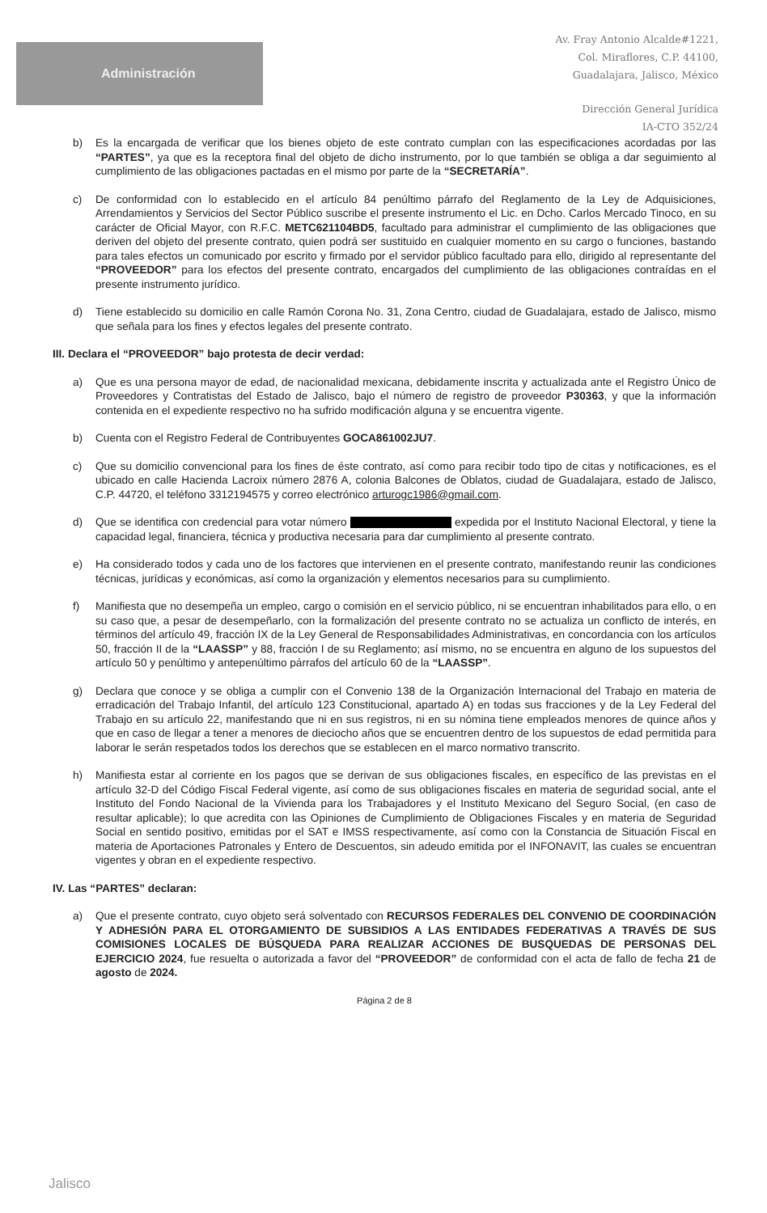Administración
Av. Fray Antonio Alcalde#1221,
Col. Miraflores, C.P. 44100,
Guadalajara, Jalisco, México
Dirección General Jurídica
IA-CTO 352/24
b) Es la encargada de verificar que los bienes objeto de este contrato cumplan con las especificaciones acordadas por las “PARTES”, ya que es la receptora final del objeto de dicho instrumento, por lo que también se obliga a dar seguimiento al cumplimiento de las obligaciones pactadas en el mismo por parte de la “SECRETARÍA”.
c) De conformidad con lo establecido en el artículo 84 penúltimo párrafo del Reglamento de la Ley de Adquisiciones, Arrendamientos y Servicios del Sector Público suscribe el presente instrumento el Lic. en Dcho. Carlos Mercado Tinoco, en su carácter de Oficial Mayor, con R.F.C. METC621104BD5, facultado para administrar el cumplimiento de las obligaciones que deriven del objeto del presente contrato, quien podrá ser sustituido en cualquier momento en su cargo o funciones, bastando para tales efectos un comunicado por escrito y firmado por el servidor público facultado para ello, dirigido al representante del “PROVEEDOR” para los efectos del presente contrato, encargados del cumplimiento de las obligaciones contraídas en el presente instrumento jurídico.
d) Tiene establecido su domicilio en calle Ramón Corona No. 31, Zona Centro, ciudad de Guadalajara, estado de Jalisco, mismo que señala para los fines y efectos legales del presente contrato.
III. Declara el “PROVEEDOR” bajo protesta de decir verdad:
a) Que es una persona mayor de edad, de nacionalidad mexicana, debidamente inscrita y actualizada ante el Registro Único de Proveedores y Contratistas del Estado de Jalisco, bajo el número de registro de proveedor P30363, y que la información contenida en el expediente respectivo no ha sufrido modificación alguna y se encuentra vigente.
b) Cuenta con el Registro Federal de Contribuyentes GOCA861002JU7.
c) Que su domicilio convencional para los fines de éste contrato, así como para recibir todo tipo de citas y notificaciones, es el ubicado en calle Hacienda Lacroix número 2876 A, colonia Balcones de Oblatos, ciudad de Guadalajara, estado de Jalisco, C.P. 44720, el teléfono 3312194575 y correo electrónico arturogc1986@gmail.com.
d) Que se identifica con credencial para votar número expedida por el Instituto Nacional Electoral, y tiene la capacidad legal, financiera, técnica y productiva necesaria para dar cumplimiento al presente contrato.
e) Ha considerado todos y cada uno de los factores que intervienen en el presente contrato, manifestando reunir las condiciones técnicas, jurídicas y económicas, así como la organización y elementos necesarios para su cumplimiento.
f) Manifiesta que no desempeña un empleo, cargo o comisión en el servicio público, ni se encuentran inhabilitados para ello, o en su caso que, a pesar de desempeñarlo, con la formalización del presente contrato no se actualiza un conflicto de interés, en términos del artículo 49, fracción IX de la Ley General de Responsabilidades Administrativas, en concordancia con los artículos 50, fracción II de la “LAASSP” y 88, fracción I de su Reglamento; así mismo, no se encuentra en alguno de los supuestos del artículo 50 y penúltimo y antepenúltimo párrafos del artículo 60 de la “LAASSP”.
g) Declara que conoce y se obliga a cumplir con el Convenio 138 de la Organización Internacional del Trabajo en materia de erradicación del Trabajo Infantil, del artículo 123 Constitucional, apartado A) en todas sus fracciones y de la Ley Federal del Trabajo en su artículo 22, manifestando que ni en sus registros, ni en su nómina tiene empleados menores de quince años y que en caso de llegar a tener a menores de dieciocho años que se encuentren dentro de los supuestos de edad permitida para laborar le serán respetados todos los derechos que se establecen en el marco normativo transcrito.
h) Manifiesta estar al corriente en los pagos que se derivan de sus obligaciones fiscales, en específico de las previstas en el artículo 32-D del Código Fiscal Federal vigente, así como de sus obligaciones fiscales en materia de seguridad social, ante el Instituto del Fondo Nacional de la Vivienda para los Trabajadores y el Instituto Mexicano del Seguro Social, (en caso de resultar aplicable); lo que acredita con las Opiniones de Cumplimiento de Obligaciones Fiscales y en materia de Seguridad Social en sentido positivo, emitidas por el SAT e IMSS respectivamente, así como con la Constancia de Situación Fiscal en materia de Aportaciones Patronales y Entero de Descuentos, sin adeudo emitida por el INFONAVIT, las cuales se encuentran vigentes y obran en el expediente respectivo.
IV. Las “PARTES” declaran:
a) Que el presente contrato, cuyo objeto será solventado con RECURSOS FEDERALES DEL CONVENIO DE COORDINACIÓN Y ADHESIÓN PARA EL OTORGAMIENTO DE SUBSIDIOS A LAS ENTIDADES FEDERATIVAS A TRAVÉS DE SUS COMISIONES LOCALES DE BÚSQUEDA PARA REALIZAR ACCIONES DE BUSQUEDAS DE PERSONAS DEL EJERCICIO 2024, fue resuelta o autorizada a favor del “PROVEEDOR” de conformidad con el acta de fallo de fecha 21 de agosto de 2024.
Página 2 de 8
Jalisco